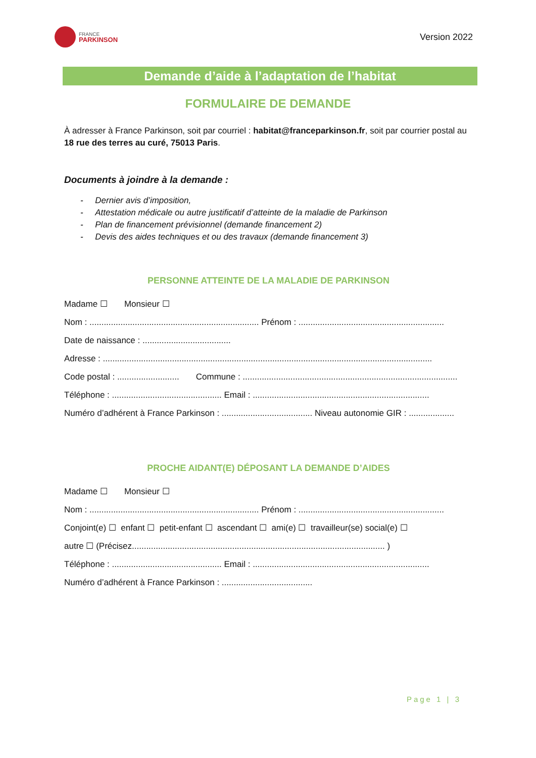FRANCE
PARKINSON
Version 2022
Demande d’aide à l’adaptation de l’habitat
FORMULAIRE DE DEMANDE
À adresser à France Parkinson, soit par courriel : habitat@franceparkinson.fr, soit par courrier postal au 18 rue des terres au curé, 75013 Paris.
Documents à joindre à la demande :
- Dernier avis d’imposition,
- Attestation médicale ou autre justificatif d’atteinte de la maladie de Parkinson
- Plan de financement prévisionnel (demande financement 2)
- Devis des aides techniques et ou des travaux (demande financement 3)
PERSONNE ATTEINTE DE LA MALADIE DE PARKINSON
Madame ☐ Monsieur ☐
Nom : ....................................................................... Prénom : .............................................................
Date de naissance : .....................................
Adresse : ..........................................................................................................................................
Code postal : .......................... Commune : ..........................................................................................
Téléphone : .............................................. Email : ..........................................................................
Numéro d’adhérent à France Parkinson : ...................................... Niveau autonomie GIR : ...................
PROCHE AIDANT(E) DÉPOSANT LA DEMANDE D’AIDES
Madame ☐ Monsieur ☐
Nom : ....................................................................... Prénom : .............................................................
Conjoint(e) ☐ enfant ☐ petit-enfant ☐ ascendant ☐ ami(e) ☐ travailleur(se) social(e) ☐
autre ☐ (Précisez.......................................................................................................... )
Téléphone : .............................................. Email : ..........................................................................
Numéro d’adhérent à France Parkinson : ......................................
Page 1 | 3